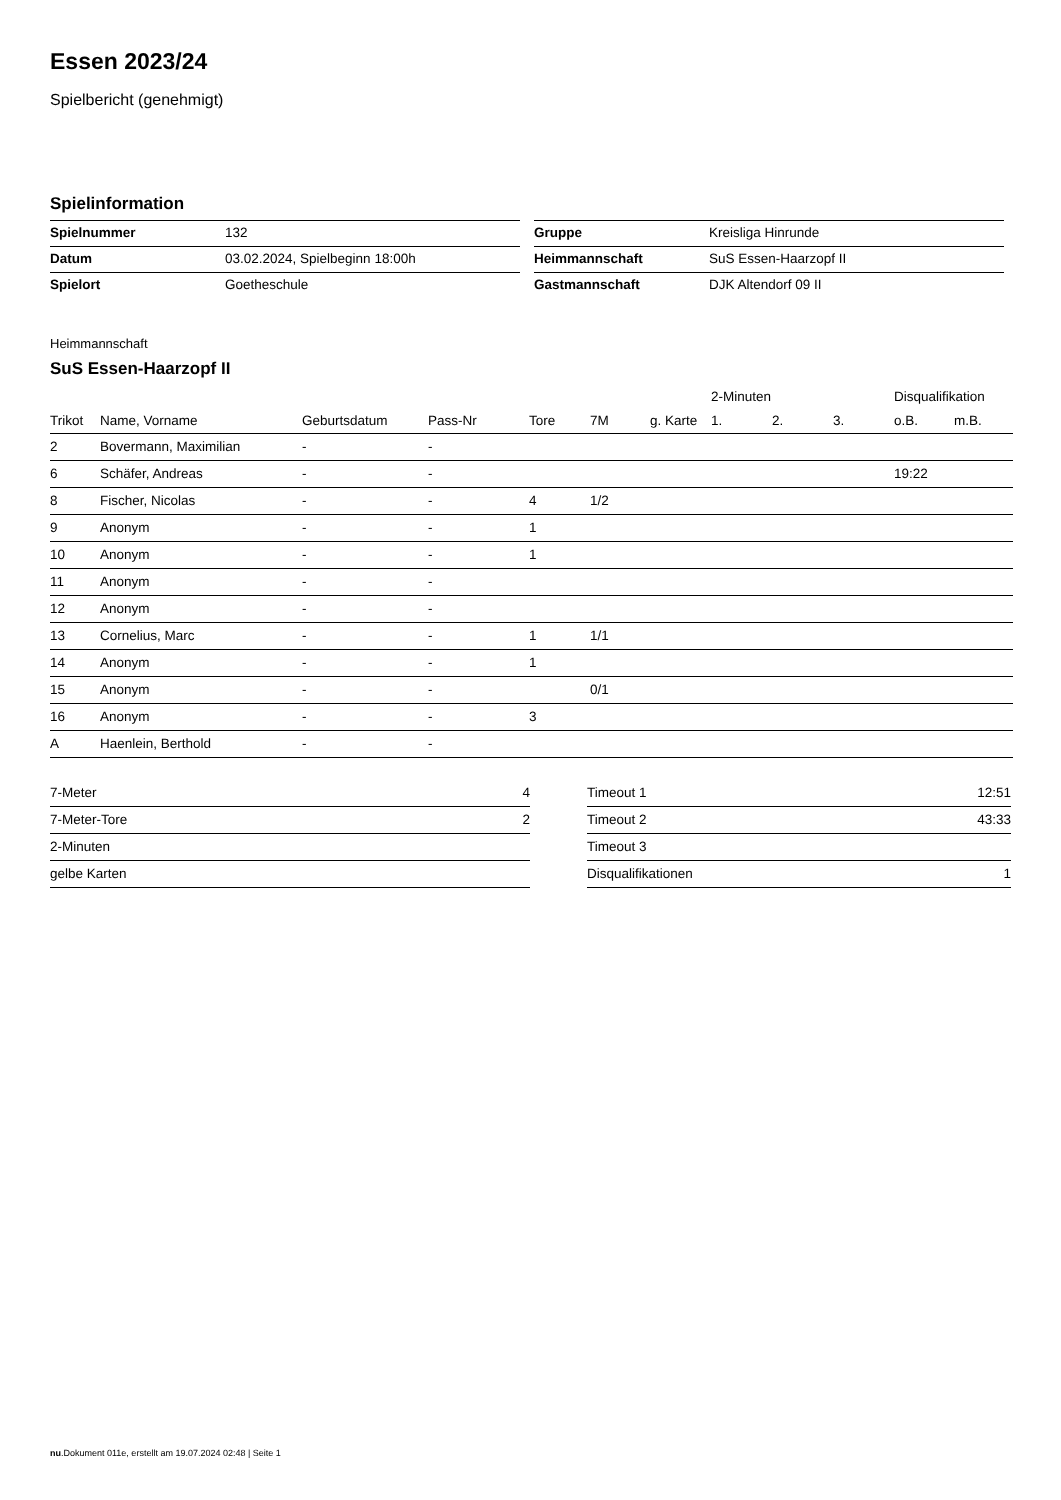Essen 2023/24
Spielbericht (genehmigt)
Spielinformation
| Spielnummer | 132 |
| Datum | 03.02.2024, Spielbeginn 18:00h |
| Spielort | Goetheschule |
| Gruppe | Kreisliga Hinrunde |
| Heimmannschaft | SuS Essen-Haarzopf II |
| Gastmannschaft | DJK Altendorf 09 II |
Heimmannschaft
SuS Essen-Haarzopf II
| | | | | | | | 2-Minuten | | | Disqualifikation | |
| --- | --- | --- | --- | --- | --- | --- | --- | --- | --- | --- | --- |
| Trikot | Name, Vorname | Geburtsdatum | Pass-Nr | Tore | 7M | g. Karte | 1. | 2. | 3. | o.B. | m.B. |
| 2 | Bovermann, Maximilian | - | - | | | | | | | | |
| 6 | Schäfer, Andreas | - | - | | | | | | | 19:22 | |
| 8 | Fischer, Nicolas | - | - | 4 | 1/2 | | | | | | |
| 9 | Anonym | - | - | 1 | | | | | | | |
| 10 | Anonym | - | - | 1 | | | | | | | |
| 11 | Anonym | - | - | | | | | | | | |
| 12 | Anonym | - | - | | | | | | | | |
| 13 | Cornelius, Marc | - | - | 1 | 1/1 | | | | | | |
| 14 | Anonym | - | - | 1 | | | | | | | |
| 15 | Anonym | - | - | | 0/1 | | | | | | |
| 16 | Anonym | - | - | 3 | | | | | | | |
| A | Haenlein, Berthold | - | - | | | | | | | | |
| 7-Meter | 4 |
| 7-Meter-Tore | 2 |
| 2-Minuten | |
| gelbe Karten | |
| Timeout 1 | 12:51 |
| Timeout 2 | 43:33 |
| Timeout 3 | |
| Disqualifikationen | 1 |
nu.Dokument 011e, erstellt am 19.07.2024 02:48 | Seite 1